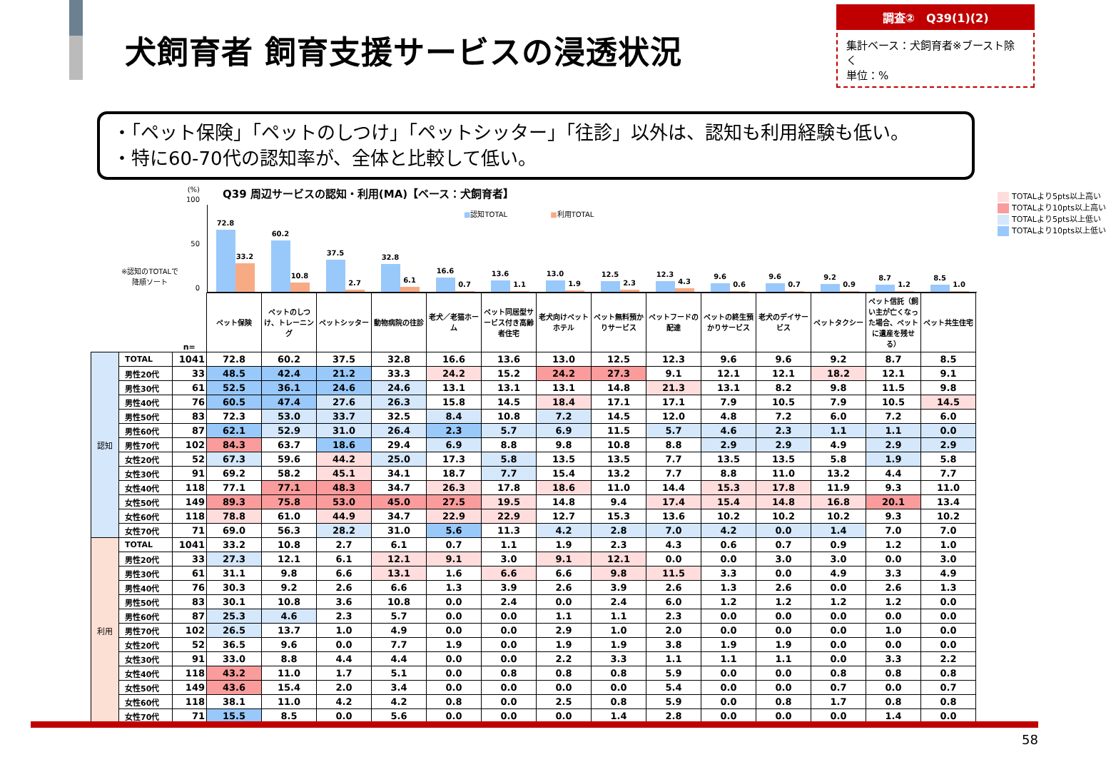犬飼育者 飼育支援サービスの浸透状況
調査②　Q39(1)(2)
集計ベース：犬飼育者※ブースト除く
単位：%
・「ペット保険」「ペットのしつけ」「ペットシッター」「往診」以外は、認知も利用経験も低い。
・特に60-70代の認知率が、全体と比較して低い。
(%)
100
50
0
※認知のTOTALで
降順ソート
Q39 周辺サービスの認知・利用(MA)【ベース：犬飼育者】
■認知TOTAL　　　　　　■利用TOTAL
TOTALより5pts以上高い
TOTALより10pts以上高い
TOTALより5pts以上低い
TOTALより10pts以上低い
72.8
33.2
60.2
10.8
37.5
2.7
32.8
6.1
16.6
0.7
13.6
1.1
13.0
1.9
12.5
2.3
12.3
4.3
9.6
0.6
9.6
0.7
9.2
0.9
8.7
1.2
8.5
1.0
| | | n= | ペット保険 | ペットのしつけ、トレーニング | ペットシッター | 動物病院の往診 | 老犬／老猫ホーム | ペット同居型サービス付き高齢者住宅 | 老犬向けペットホテル | ペット無料預かりサービス | ペットフードの配達 | ペットの終生預かりサービス | 老犬のデイサービス | ペットタクシー | ペット信託（飼い主が亡くなった場合、ペットに遺産を残せる） | ペット共生住宅 |
| 認知 | TOTAL | 1041 | 72.8 | 60.2 | 37.5 | 32.8 | 16.6 | 13.6 | 13.0 | 12.5 | 12.3 | 9.6 | 9.6 | 9.2 | 8.7 | 8.5 |
| | 男性20代 | 33 | 48.5 | 42.4 | 21.2 | 33.3 | 24.2 | 15.2 | 24.2 | 27.3 | 9.1 | 12.1 | 12.1 | 18.2 | 12.1 | 9.1 |
| | 男性30代 | 61 | 52.5 | 36.1 | 24.6 | 24.6 | 13.1 | 13.1 | 13.1 | 14.8 | 21.3 | 13.1 | 8.2 | 9.8 | 11.5 | 9.8 |
| | 男性40代 | 76 | 60.5 | 47.4 | 27.6 | 26.3 | 15.8 | 14.5 | 18.4 | 17.1 | 17.1 | 7.9 | 10.5 | 7.9 | 10.5 | 14.5 |
| | 男性50代 | 83 | 72.3 | 53.0 | 33.7 | 32.5 | 8.4 | 10.8 | 7.2 | 14.5 | 12.0 | 4.8 | 7.2 | 6.0 | 7.2 | 6.0 |
| | 男性60代 | 87 | 62.1 | 52.9 | 31.0 | 26.4 | 2.3 | 5.7 | 6.9 | 11.5 | 5.7 | 4.6 | 2.3 | 1.1 | 1.1 | 0.0 |
| | 男性70代 | 102 | 84.3 | 63.7 | 18.6 | 29.4 | 6.9 | 8.8 | 9.8 | 10.8 | 8.8 | 2.9 | 2.9 | 4.9 | 2.9 | 2.9 |
| | 女性20代 | 52 | 67.3 | 59.6 | 44.2 | 25.0 | 17.3 | 5.8 | 13.5 | 13.5 | 7.7 | 13.5 | 13.5 | 5.8 | 1.9 | 5.8 |
| | 女性30代 | 91 | 69.2 | 58.2 | 45.1 | 34.1 | 18.7 | 7.7 | 15.4 | 13.2 | 7.7 | 8.8 | 11.0 | 13.2 | 4.4 | 7.7 |
| | 女性40代 | 118 | 77.1 | 77.1 | 48.3 | 34.7 | 26.3 | 17.8 | 18.6 | 11.0 | 14.4 | 15.3 | 17.8 | 11.9 | 9.3 | 11.0 |
| | 女性50代 | 149 | 89.3 | 75.8 | 53.0 | 45.0 | 27.5 | 19.5 | 14.8 | 9.4 | 17.4 | 15.4 | 14.8 | 16.8 | 20.1 | 13.4 |
| | 女性60代 | 118 | 78.8 | 61.0 | 44.9 | 34.7 | 22.9 | 22.9 | 12.7 | 15.3 | 13.6 | 10.2 | 10.2 | 10.2 | 9.3 | 10.2 |
| | 女性70代 | 71 | 69.0 | 56.3 | 28.2 | 31.0 | 5.6 | 11.3 | 4.2 | 2.8 | 7.0 | 4.2 | 0.0 | 1.4 | 7.0 | 7.0 |
| 利用 | TOTAL | 1041 | 33.2 | 10.8 | 2.7 | 6.1 | 0.7 | 1.1 | 1.9 | 2.3 | 4.3 | 0.6 | 0.7 | 0.9 | 1.2 | 1.0 |
| | 男性20代 | 33 | 27.3 | 12.1 | 6.1 | 12.1 | 9.1 | 3.0 | 9.1 | 12.1 | 0.0 | 0.0 | 3.0 | 3.0 | 0.0 | 3.0 |
| | 男性30代 | 61 | 31.1 | 9.8 | 6.6 | 13.1 | 1.6 | 6.6 | 6.6 | 9.8 | 11.5 | 3.3 | 0.0 | 4.9 | 3.3 | 4.9 |
| | 男性40代 | 76 | 30.3 | 9.2 | 2.6 | 6.6 | 1.3 | 3.9 | 2.6 | 3.9 | 2.6 | 1.3 | 2.6 | 0.0 | 2.6 | 1.3 |
| | 男性50代 | 83 | 30.1 | 10.8 | 3.6 | 10.8 | 0.0 | 2.4 | 0.0 | 2.4 | 6.0 | 1.2 | 1.2 | 1.2 | 1.2 | 0.0 |
| | 男性60代 | 87 | 25.3 | 4.6 | 2.3 | 5.7 | 0.0 | 0.0 | 1.1 | 1.1 | 2.3 | 0.0 | 0.0 | 0.0 | 0.0 | 0.0 |
| | 男性70代 | 102 | 26.5 | 13.7 | 1.0 | 4.9 | 0.0 | 0.0 | 2.9 | 1.0 | 2.0 | 0.0 | 0.0 | 0.0 | 1.0 | 0.0 |
| | 女性20代 | 52 | 36.5 | 9.6 | 0.0 | 7.7 | 1.9 | 0.0 | 1.9 | 1.9 | 3.8 | 1.9 | 1.9 | 0.0 | 0.0 | 0.0 |
| | 女性30代 | 91 | 33.0 | 8.8 | 4.4 | 4.4 | 0.0 | 0.0 | 2.2 | 3.3 | 1.1 | 1.1 | 1.1 | 0.0 | 3.3 | 2.2 |
| | 女性40代 | 118 | 43.2 | 11.0 | 1.7 | 5.1 | 0.0 | 0.8 | 0.8 | 0.8 | 5.9 | 0.0 | 0.0 | 0.8 | 0.8 | 0.8 |
| | 女性50代 | 149 | 43.6 | 15.4 | 2.0 | 3.4 | 0.0 | 0.0 | 0.0 | 0.0 | 5.4 | 0.0 | 0.0 | 0.7 | 0.0 | 0.7 |
| | 女性60代 | 118 | 38.1 | 11.0 | 4.2 | 4.2 | 0.8 | 0.0 | 2.5 | 0.8 | 5.9 | 0.0 | 0.8 | 1.7 | 0.8 | 0.8 |
| | 女性70代 | 71 | 15.5 | 8.5 | 0.0 | 5.6 | 0.0 | 0.0 | 0.0 | 1.4 | 2.8 | 0.0 | 0.0 | 0.0 | 1.4 | 0.0 |
58